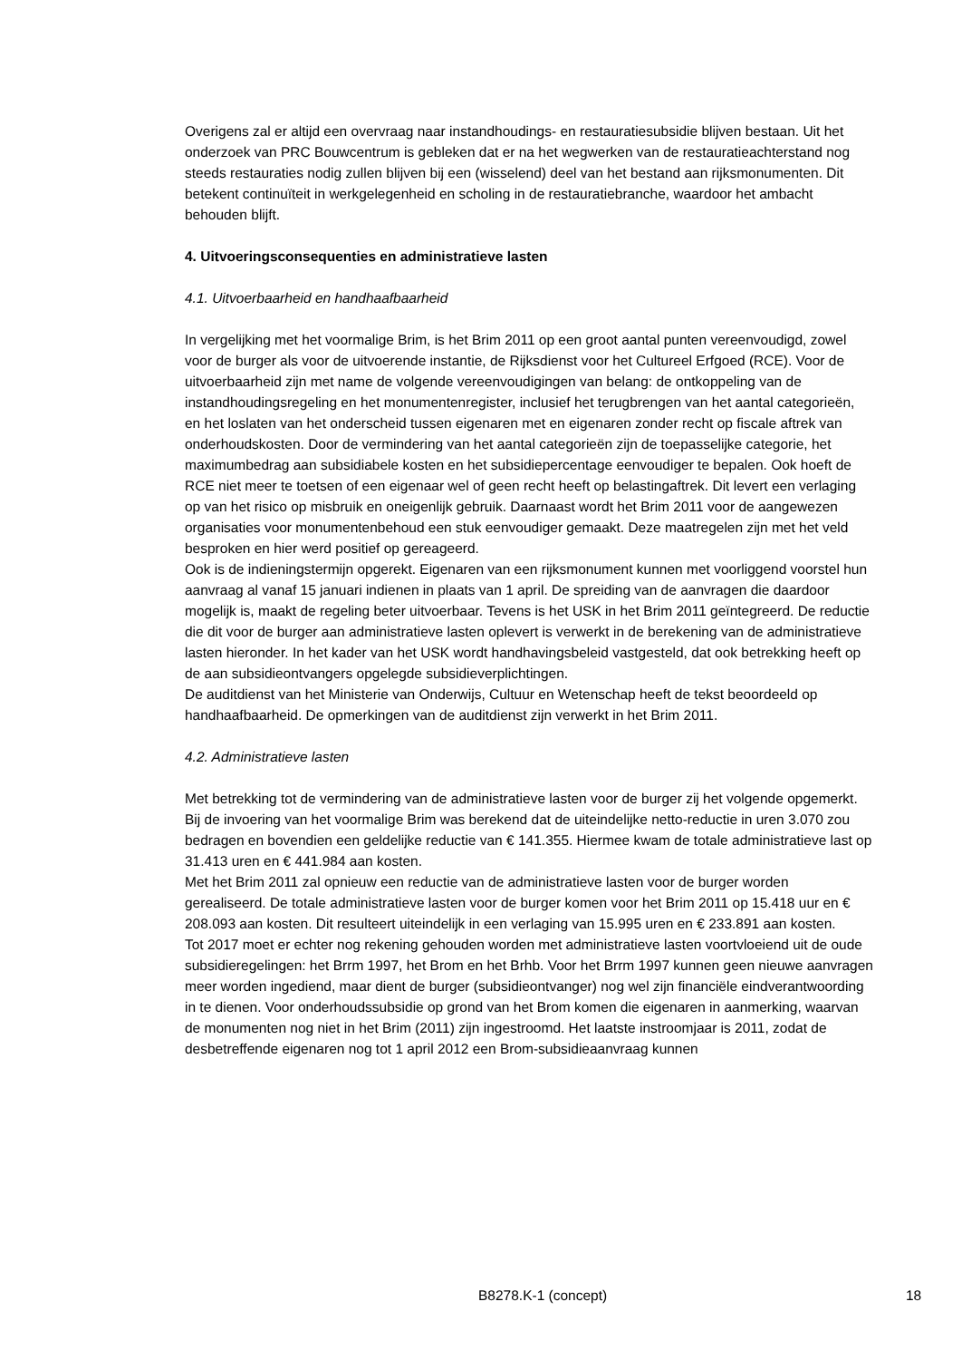Overigens zal er altijd een overvraag naar instandhoudings- en restauratiesubsidie blijven bestaan. Uit het onderzoek van PRC Bouwcentrum is gebleken dat er na het wegwerken van de restauratieachterstand nog steeds restauraties nodig zullen blijven bij een (wisselend) deel van het bestand aan rijksmonumenten. Dit betekent continuïteit in werkgelegenheid en scholing in de restauratiebranche, waardoor het ambacht behouden blijft.
4. Uitvoeringsconsequenties en administratieve lasten
4.1. Uitvoerbaarheid en handhaafbaarheid
In vergelijking met het voormalige Brim, is het Brim 2011 op een groot aantal punten vereenvoudigd, zowel voor de burger als voor de uitvoerende instantie, de Rijksdienst voor het Cultureel Erfgoed (RCE). Voor de uitvoerbaarheid zijn met name de volgende vereenvoudigingen van belang: de ontkoppeling van de instandhoudingsregeling en het monumentenregister, inclusief het terugbrengen van het aantal categorieën, en het loslaten van het onderscheid tussen eigenaren met en eigenaren zonder recht op fiscale aftrek van onderhoudskosten. Door de vermindering van het aantal categorieën zijn de toepasselijke categorie, het maximumbedrag aan subsidiabele kosten en het subsidiepercentage eenvoudiger te bepalen. Ook hoeft de RCE niet meer te toetsen of een eigenaar wel of geen recht heeft op belastingaftrek. Dit levert een verlaging op van het risico op misbruik en oneigenlijk gebruik. Daarnaast wordt het Brim 2011 voor de aangewezen organisaties voor monumentenbehoud een stuk eenvoudiger gemaakt. Deze maatregelen zijn met het veld besproken en hier werd positief op gereageerd.
Ook is de indieningstermijn opgerekt. Eigenaren van een rijksmonument kunnen met voorliggend voorstel hun aanvraag al vanaf 15 januari indienen in plaats van 1 april. De spreiding van de aanvragen die daardoor mogelijk is, maakt de regeling beter uitvoerbaar. Tevens is het USK in het Brim 2011 geïntegreerd. De reductie die dit voor de burger aan administratieve lasten oplevert is verwerkt in de berekening van de administratieve lasten hieronder. In het kader van het USK wordt handhavingsbeleid vastgesteld, dat ook betrekking heeft op de aan subsidieontvangers opgelegde subsidieverplichtingen.
De auditdienst van het Ministerie van Onderwijs, Cultuur en Wetenschap heeft de tekst beoordeeld op handhaafbaarheid. De opmerkingen van de auditdienst zijn verwerkt in het Brim 2011.
4.2. Administratieve lasten
Met betrekking tot de vermindering van de administratieve lasten voor de burger zij het volgende opgemerkt. Bij de invoering van het voormalige Brim was berekend dat de uiteindelijke netto-reductie in uren 3.070 zou bedragen en bovendien een geldelijke reductie van € 141.355. Hiermee kwam de totale administratieve last op 31.413 uren en € 441.984 aan kosten.
Met het Brim 2011 zal opnieuw een reductie van de administratieve lasten voor de burger worden gerealiseerd. De totale administratieve lasten voor de burger komen voor het Brim 2011 op 15.418 uur en € 208.093 aan kosten. Dit resulteert uiteindelijk in een verlaging van 15.995 uren en € 233.891 aan kosten.
Tot 2017 moet er echter nog rekening gehouden worden met administratieve lasten voortvloeiend uit de oude subsidieregelingen: het Brrm 1997, het Brom en het Brhb. Voor het Brrm 1997 kunnen geen nieuwe aanvragen meer worden ingediend, maar dient de burger (subsidieontvanger) nog wel zijn financiële eindverantwoording in te dienen. Voor onderhoudssubsidie op grond van het Brom komen die eigenaren in aanmerking, waarvan de monumenten nog niet in het Brim (2011) zijn ingestroomd. Het laatste instroomjaar is 2011, zodat de desbetreffende eigenaren nog tot 1 april 2012 een Brom-subsidieaanvraag kunnen
B8278.K-1 (concept) 18